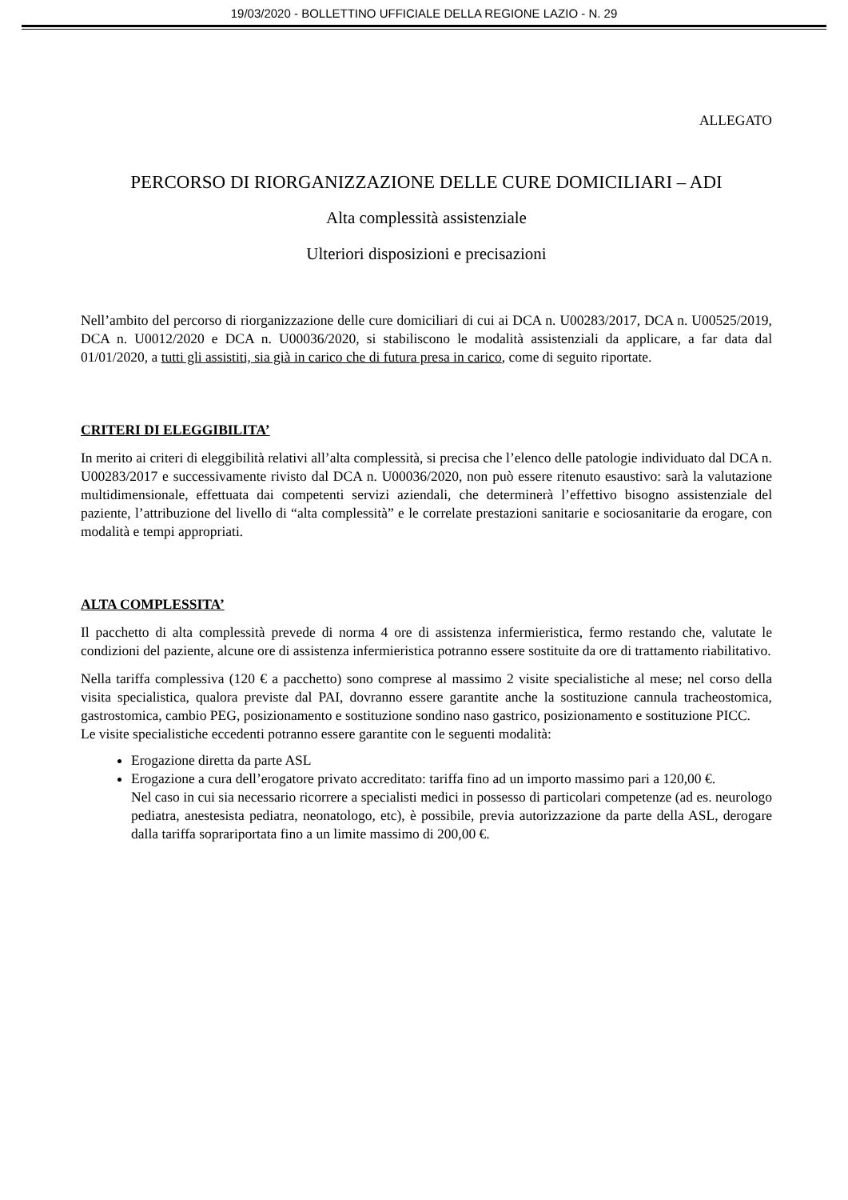19/03/2020 - BOLLETTINO UFFICIALE DELLA REGIONE LAZIO - N. 29
ALLEGATO
PERCORSO DI RIORGANIZZAZIONE DELLE CURE DOMICILIARI – ADI
Alta complessità assistenziale
Ulteriori disposizioni e precisazioni
Nell’ambito del percorso di riorganizzazione delle cure domiciliari di cui ai DCA n. U00283/2017, DCA n. U00525/2019, DCA n. U0012/2020 e DCA n. U00036/2020, si stabiliscono le modalità assistenziali da applicare, a far data dal 01/01/2020, a tutti gli assistiti, sia già in carico che di futura presa in carico, come di seguito riportate.
CRITERI DI ELEGGIBILITA’
In merito ai criteri di eleggibilità relativi all’alta complessità, si precisa che l’elenco delle patologie individuato dal DCA n. U00283/2017 e successivamente rivisto dal DCA n. U00036/2020, non può essere ritenuto esaustivo: sarà la valutazione multidimensionale, effettuata dai competenti servizi aziendali, che determinerà l’effettivo bisogno assistenziale del paziente, l’attribuzione del livello di “alta complessità” e le correlate prestazioni sanitarie e sociosanitarie da erogare, con modalità e tempi appropriati.
ALTA COMPLESSITA’
Il pacchetto di alta complessità prevede di norma 4 ore di assistenza infermieristica, fermo restando che, valutate le condizioni del paziente, alcune ore di assistenza infermieristica potranno essere sostituite da ore di trattamento riabilitativo.
Nella tariffa complessiva (120 € a pacchetto) sono comprese al massimo 2 visite specialistiche al mese; nel corso della visita specialistica, qualora previste dal PAI, dovranno essere garantite anche la sostituzione cannula tracheostomica, gastrostomica, cambio PEG, posizionamento e sostituzione sondino naso gastrico, posizionamento e sostituzione PICC.
Le visite specialistiche eccedenti potranno essere garantite con le seguenti modalità:
Erogazione diretta da parte ASL
Erogazione a cura dell’erogatore privato accreditato: tariffa fino ad un importo massimo pari a 120,00 €.
Nel caso in cui sia necessario ricorrere a specialisti medici in possesso di particolari competenze (ad es. neurologo pediatra, anestesista pediatra, neonatologo, etc), è possibile, previa autorizzazione da parte della ASL, derogare dalla tariffa soprariportata fino a un limite massimo di 200,00 €.